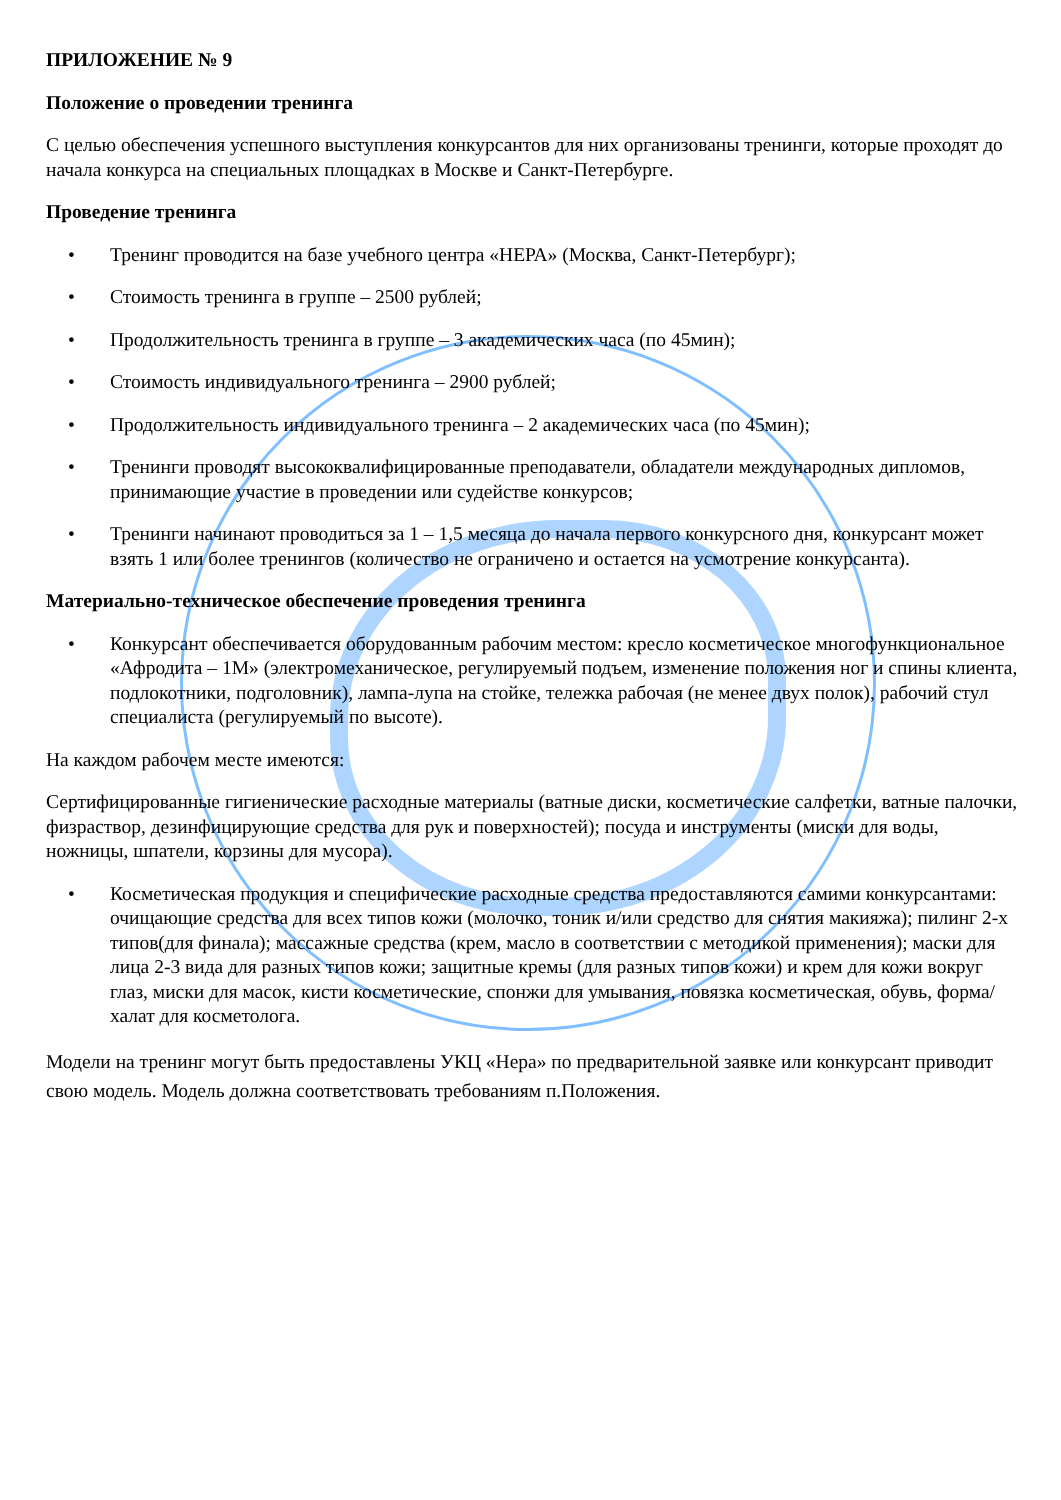ПРИЛОЖЕНИЕ № 9
Положение о проведении тренинга
С целью обеспечения успешного выступления конкурсантов для них организованы тренинги, которые проходят до начала конкурса на специальных площадках в Москве и Санкт-Петербурге.
Проведение тренинга
• Тренинг проводится на базе учебного центра «НЕРА» (Москва, Санкт-Петербург);
• Стоимость тренинга в группе – 2500 рублей;
• Продолжительность тренинга в группе – 3 академических часа (по 45мин);
• Стоимость индивидуального тренинга – 2900 рублей;
• Продолжительность индивидуального тренинга – 2 академических часа (по 45мин);
• Тренинги проводят высококвалифицированные преподаватели, обладатели международных дипломов, принимающие участие в проведении или судействе конкурсов;
• Тренинги начинают проводиться за 1 – 1,5 месяца до начала первого конкурсного дня, конкурсант может взять 1 или более тренингов (количество не ограничено и остается на усмотрение конкурсанта).
Материально-техническое обеспечение проведения тренинга
• Конкурсант обеспечивается оборудованным рабочим местом: кресло косметическое многофункциональное «Афродита – 1М» (электромеханическое, регулируемый подъем, изменение положения ног и спины клиента, подлокотники, подголовник), лампа-лупа на стойке, тележка рабочая (не менее двух полок), рабочий стул специалиста (регулируемый по высоте).
На каждом рабочем месте имеются:
Сертифицированные гигиенические расходные материалы (ватные диски, косметические салфетки, ватные палочки, физраствор, дезинфицирующие средства для рук и поверхностей); посуда и инструменты (миски для воды, ножницы, шпатели, корзины для мусора).
• Косметическая продукция и специфические расходные средства предоставляются самими конкурсантами: очищающие средства для всех типов кожи (молочко, тоник и/или средство для снятия макияжа); пилинг 2-х типов(для финала); массажные средства (крем, масло в соответствии с методикой применения); маски для лица 2-3 вида для разных типов кожи; защитные кремы (для разных типов кожи) и крем для кожи вокруг глаз, миски для масок, кисти косметические, спонжи для умывания, повязка косметическая, обувь, форма/халат для косметолога.
Модели на тренинг могут быть предоставлены УКЦ «Нера» по предварительной заявке или конкурсант приводит свою модель. Модель должна соответствовать требованиям п.Положения.